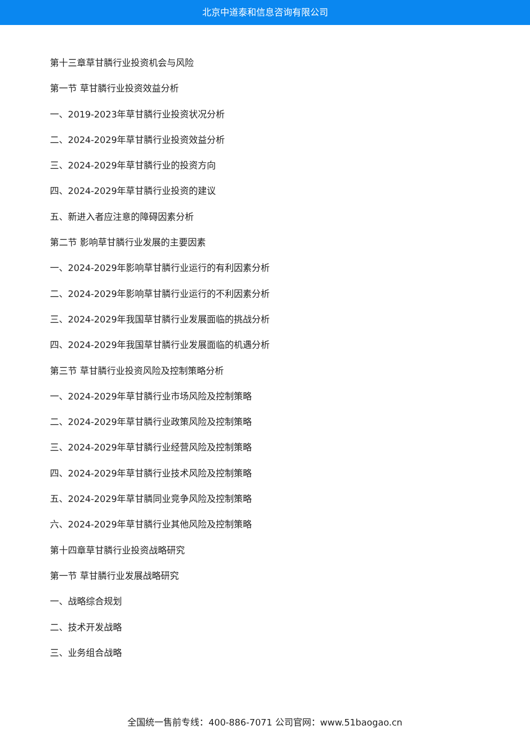北京中道泰和信息咨询有限公司
第十三章草甘膦行业投资机会与风险
第一节 草甘膦行业投资效益分析
一、2019-2023年草甘膦行业投资状况分析
二、2024-2029年草甘膦行业投资效益分析
三、2024-2029年草甘膦行业的投资方向
四、2024-2029年草甘膦行业投资的建议
五、新进入者应注意的障碍因素分析
第二节 影响草甘膦行业发展的主要因素
一、2024-2029年影响草甘膦行业运行的有利因素分析
二、2024-2029年影响草甘膦行业运行的不利因素分析
三、2024-2029年我国草甘膦行业发展面临的挑战分析
四、2024-2029年我国草甘膦行业发展面临的机遇分析
第三节 草甘膦行业投资风险及控制策略分析
一、2024-2029年草甘膦行业市场风险及控制策略
二、2024-2029年草甘膦行业政策风险及控制策略
三、2024-2029年草甘膦行业经营风险及控制策略
四、2024-2029年草甘膦行业技术风险及控制策略
五、2024-2029年草甘膦同业竞争风险及控制策略
六、2024-2029年草甘膦行业其他风险及控制策略
第十四章草甘膦行业投资战略研究
第一节 草甘膦行业发展战略研究
一、战略综合规划
二、技术开发战略
三、业务组合战略
全国统一售前专线：400-886-7071 公司官网：www.51baogao.cn